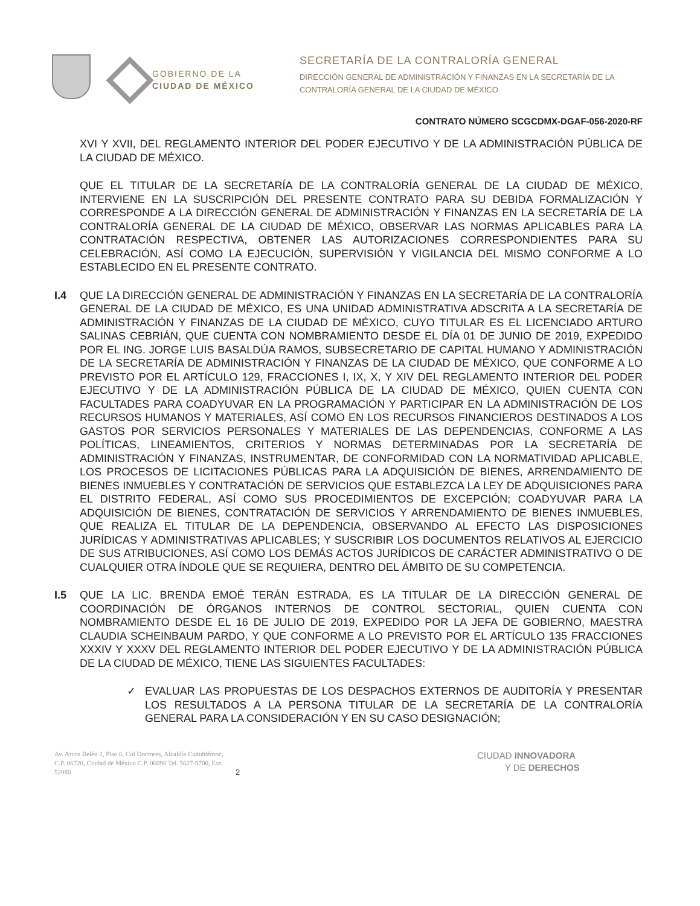GOBIERNO DE LA
CIUDAD DE MÉXICO
SECRETARÍA DE LA CONTRALORÍA GENERAL
DIRECCIÓN GENERAL DE ADMINISTRACIÓN Y FINANZAS EN LA SECRETARÍA DE LA
CONTRALORÍA GENERAL DE LA CIUDAD DE MÉXICO
CONTRATO NÚMERO SCGCDMX-DGAF-056-2020-RF
XVI Y XVII, DEL REGLAMENTO INTERIOR DEL PODER EJECUTIVO Y DE LA ADMINISTRACIÓN PÚBLICA DE LA CIUDAD DE MÉXICO.
QUE EL TITULAR DE LA SECRETARÍA DE LA CONTRALORÍA GENERAL DE LA CIUDAD DE MÉXICO, INTERVIENE EN LA SUSCRIPCIÓN DEL PRESENTE CONTRATO PARA SU DEBIDA FORMALIZACIÓN Y CORRESPONDE A LA DIRECCIÓN GENERAL DE ADMINISTRACIÓN Y FINANZAS EN LA SECRETARÍA DE LA CONTRALORÍA GENERAL DE LA CIUDAD DE MÉXICO, OBSERVAR LAS NORMAS APLICABLES PARA LA CONTRATACIÓN RESPECTIVA, OBTENER LAS AUTORIZACIONES CORRESPONDIENTES PARA SU CELEBRACIÓN, ASÍ COMO LA EJECUCIÓN, SUPERVISIÓN Y VIGILANCIA DEL MISMO CONFORME A LO ESTABLECIDO EN EL PRESENTE CONTRATO.
I.4 QUE LA DIRECCIÓN GENERAL DE ADMINISTRACIÓN Y FINANZAS EN LA SECRETARÍA DE LA CONTRALORÍA GENERAL DE LA CIUDAD DE MÉXICO, ES UNA UNIDAD ADMINISTRATIVA ADSCRITA A LA SECRETARÍA DE ADMINISTRACIÓN Y FINANZAS DE LA CIUDAD DE MÉXICO, CUYO TITULAR ES EL LICENCIADO ARTURO SALINAS CEBRIÁN, QUE CUENTA CON NOMBRAMIENTO DESDE EL DÍA 01 DE JUNIO DE 2019, EXPEDIDO POR EL ING. JORGE LUIS BASALDÚA RAMOS, SUBSECRETARIO DE CAPITAL HUMANO Y ADMINISTRACIÓN DE LA SECRETARÍA DE ADMINISTRACIÓN Y FINANZAS DE LA CIUDAD DE MÉXICO, QUE CONFORME A LO PREVISTO POR EL ARTÍCULO 129, FRACCIONES I, IX, X, Y XIV DEL REGLAMENTO INTERIOR DEL PODER EJECUTIVO Y DE LA ADMINISTRACIÓN PÚBLICA DE LA CIUDAD DE MÉXICO, QUIEN CUENTA CON FACULTADES PARA COADYUVAR EN LA PROGRAMACIÓN Y PARTICIPAR EN LA ADMINISTRACIÓN DE LOS RECURSOS HUMANOS Y MATERIALES, ASÍ COMO EN LOS RECURSOS FINANCIEROS DESTINADOS A LOS GASTOS POR SERVICIOS PERSONALES Y MATERIALES DE LAS DEPENDENCIAS, CONFORME A LAS POLÍTICAS, LINEAMIENTOS, CRITERIOS Y NORMAS DETERMINADAS POR LA SECRETARÍA DE ADMINISTRACIÓN Y FINANZAS, INSTRUMENTAR, DE CONFORMIDAD CON LA NORMATIVIDAD APLICABLE, LOS PROCESOS DE LICITACIONES PÚBLICAS PARA LA ADQUISICIÓN DE BIENES, ARRENDAMIENTO DE BIENES INMUEBLES Y CONTRATACIÓN DE SERVICIOS QUE ESTABLEZCA LA LEY DE ADQUISICIONES PARA EL DISTRITO FEDERAL, ASÍ COMO SUS PROCEDIMIENTOS DE EXCEPCIÓN; COADYUVAR PARA LA ADQUISICIÓN DE BIENES, CONTRATACIÓN DE SERVICIOS Y ARRENDAMIENTO DE BIENES INMUEBLES, QUE REALIZA EL TITULAR DE LA DEPENDENCIA, OBSERVANDO AL EFECTO LAS DISPOSICIONES JURÍDICAS Y ADMINISTRATIVAS APLICABLES; Y SUSCRIBIR LOS DOCUMENTOS RELATIVOS AL EJERCICIO DE SUS ATRIBUCIONES, ASÍ COMO LOS DEMÁS ACTOS JURÍDICOS DE CARÁCTER ADMINISTRATIVO O DE CUALQUIER OTRA ÍNDOLE QUE SE REQUIERA, DENTRO DEL ÁMBITO DE SU COMPETENCIA.
I.5 QUE LA LIC. BRENDA EMOÉ TERÁN ESTRADA, ES LA TITULAR DE LA DIRECCIÓN GENERAL DE COORDINACIÓN DE ÓRGANOS INTERNOS DE CONTROL SECTORIAL, QUIEN CUENTA CON NOMBRAMIENTO DESDE EL 16 DE JULIO DE 2019, EXPEDIDO POR LA JEFA DE GOBIERNO, MAESTRA CLAUDIA SCHEINBAUM PARDO, Y QUE CONFORME A LO PREVISTO POR EL ARTÍCULO 135 FRACCIONES XXXIV Y XXXV DEL REGLAMENTO INTERIOR DEL PODER EJECUTIVO Y DE LA ADMINISTRACIÓN PÚBLICA DE LA CIUDAD DE MÉXICO, TIENE LAS SIGUIENTES FACULTADES:
✓ EVALUAR LAS PROPUESTAS DE LOS DESPACHOS EXTERNOS DE AUDITORÍA Y PRESENTAR LOS RESULTADOS A LA PERSONA TITULAR DE LA SECRETARÍA DE LA CONTRALORÍA GENERAL PARA LA CONSIDERACIÓN Y EN SU CASO DESIGNACIÓN;
Av. Arcos Belén 2, Piso 6, Col Doctores, Alcaldía Cuauhtémoc, C.P. 06720, Ciudad de México C.P. 06090 Tel. 5627-9700, Ext. 52080
2
CIUDAD INNOVADORA
Y DE DERECHOS